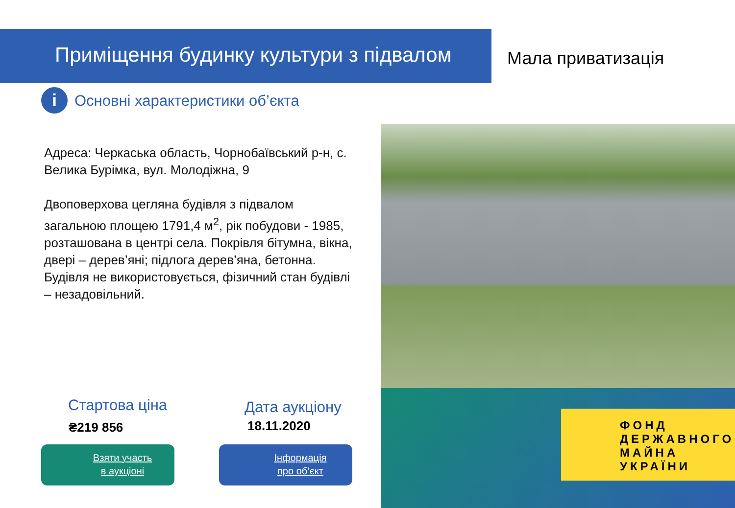Приміщення будинку культури з підвалом
Мала приватизація
i Основні характеристики об’єкта
Адреса: Черкаська область, Чорнобаївський р-н, с. Велика Бурімка, вул. Молодіжна, 9
Двоповерхова цегляна будівля з підвалом загальною площею 1791,4 м<sup>2</sup>, рік побудови - 1985, розташована в центрі села. Покрівля бітумна, вікна, двері – дерев’яні; підлога дерев’яна, бетонна. Будівля не використовується, фізичний стан будівлі – незадовільний.
ФОНД
ДЕРЖАВНОГО
МАЙНА
УКРАЇНИ
Стартова ціна
₴219 856
Дата аукціону
18.11.2020
Взяти участь
в аукціоні
Інформація
про об’єкт